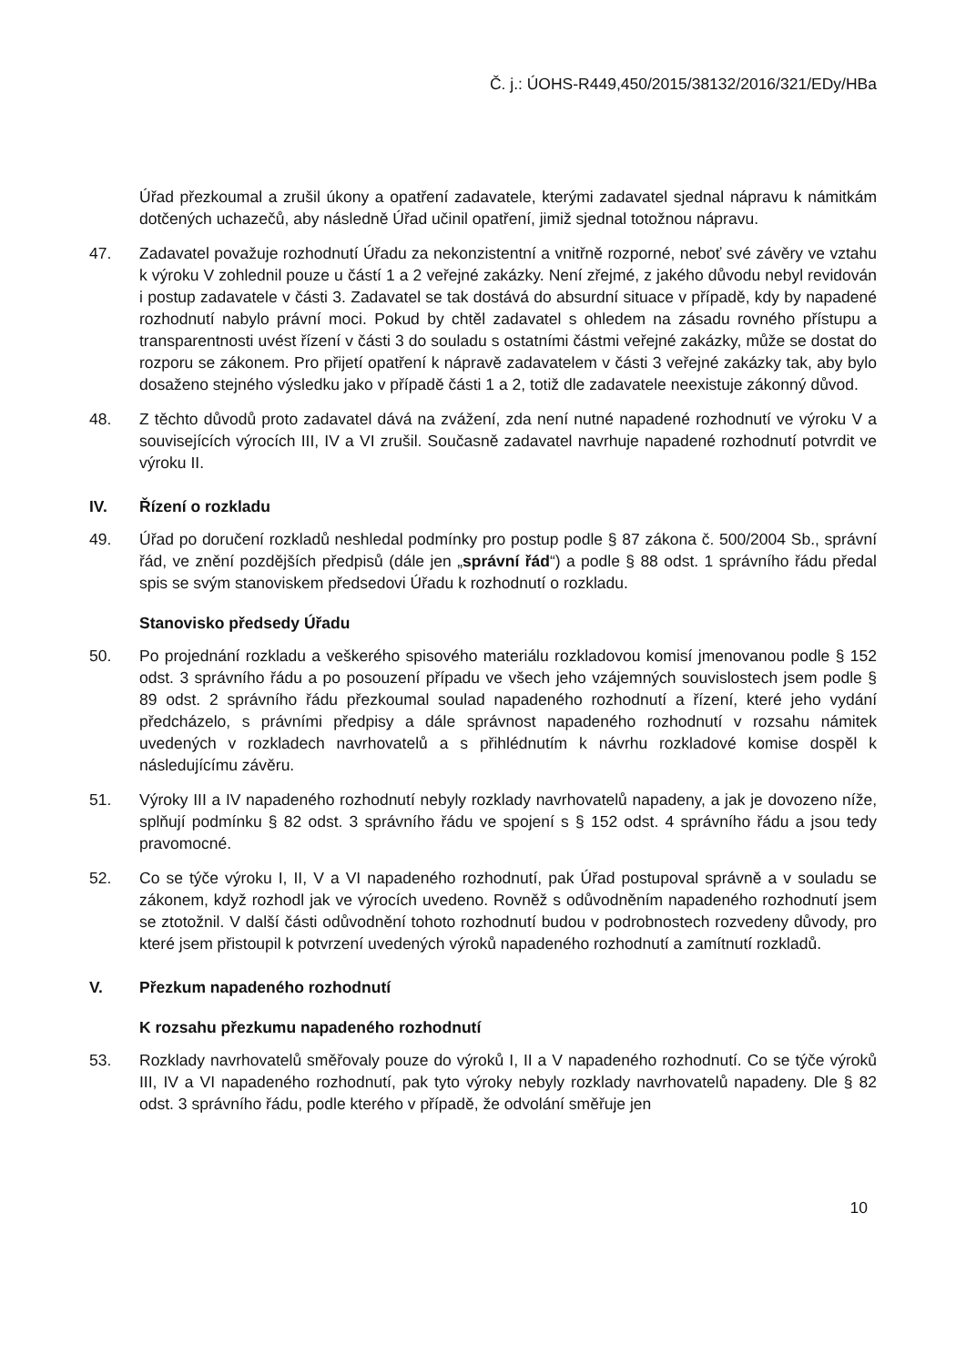Č. j.: ÚOHS-R449,450/2015/38132/2016/321/EDy/HBa
Úřad přezkoumal a zrušil úkony a opatření zadavatele, kterými zadavatel sjednal nápravu k námitkám dotčených uchazečů, aby následně Úřad učinil opatření, jimiž sjednal totožnou nápravu.
47. Zadavatel považuje rozhodnutí Úřadu za nekonzistentní a vnitřně rozporné, neboť své závěry ve vztahu k výroku V zohlednil pouze u částí 1 a 2 veřejné zakázky. Není zřejmé, z jakého důvodu nebyl revidován i postup zadavatele v části 3. Zadavatel se tak dostává do absurdní situace v případě, kdy by napadené rozhodnutí nabylo právní moci. Pokud by chtěl zadavatel s ohledem na zásadu rovného přístupu a transparentnosti uvést řízení v části 3 do souladu s ostatními částmi veřejné zakázky, může se dostat do rozporu se zákonem. Pro přijetí opatření k nápravě zadavatelem v části 3 veřejné zakázky tak, aby bylo dosaženo stejného výsledku jako v případě části 1 a 2, totiž dle zadavatele neexistuje zákonný důvod.
48. Z těchto důvodů proto zadavatel dává na zvážení, zda není nutné napadené rozhodnutí ve výroku V a souvisejících výrocích III, IV a VI zrušil. Současně zadavatel navrhuje napadené rozhodnutí potvrdit ve výroku II.
IV. Řízení o rozkladu
49. Úřad po doručení rozkladů neshledal podmínky pro postup podle § 87 zákona č. 500/2004 Sb., správní řád, ve znění pozdějších předpisů (dále jen „správní řád“) a podle § 88 odst. 1 správního řádu předal spis se svým stanoviskem předsedovi Úřadu k rozhodnutí o rozkladu.
Stanovisko předsedy Úřadu
50. Po projednání rozkladu a veškerého spisového materiálu rozkladovou komisí jmenovanou podle § 152 odst. 3 správního řádu a po posouzení případu ve všech jeho vzájemných souvislostech jsem podle § 89 odst. 2 správního řádu přezkoumal soulad napadeného rozhodnutí a řízení, které jeho vydání předcházelo, s právními předpisy a dále správnost napadeného rozhodnutí v rozsahu námitek uvedených v rozkladech navrhovatelů a s přihlédnutím k návrhu rozkladové komise dospěl k následujícímu závěru.
51. Výroky III a IV napadeného rozhodnutí nebyly rozklady navrhovatelů napadeny, a jak je dovozeno níže, splňují podmínku § 82 odst. 3 správního řádu ve spojení s § 152 odst. 4 správního řádu a jsou tedy pravomocné.
52. Co se týče výroku I, II, V a VI napadeného rozhodnutí, pak Úřad postupoval správně a v souladu se zákonem, když rozhodl jak ve výrocích uvedeno. Rovněž s odůvodněním napadeného rozhodnutí jsem se ztotožnil. V další části odůvodnění tohoto rozhodnutí budou v podrobnostech rozvedeny důvody, pro které jsem přistoupil k potvrzení uvedených výroků napadeného rozhodnutí a zamítnutí rozkladů.
V. Přezkum napadeného rozhodnutí
K rozsahu přezkumu napadeného rozhodnutí
53. Rozklady navrhovatelů směřovaly pouze do výroků I, II a V napadeného rozhodnutí. Co se týče výroků III, IV a VI napadeného rozhodnutí, pak tyto výroky nebyly rozklady navrhovatelů napadeny. Dle § 82 odst. 3 správního řádu, podle kterého v případě, že odvolání směřuje jen
10